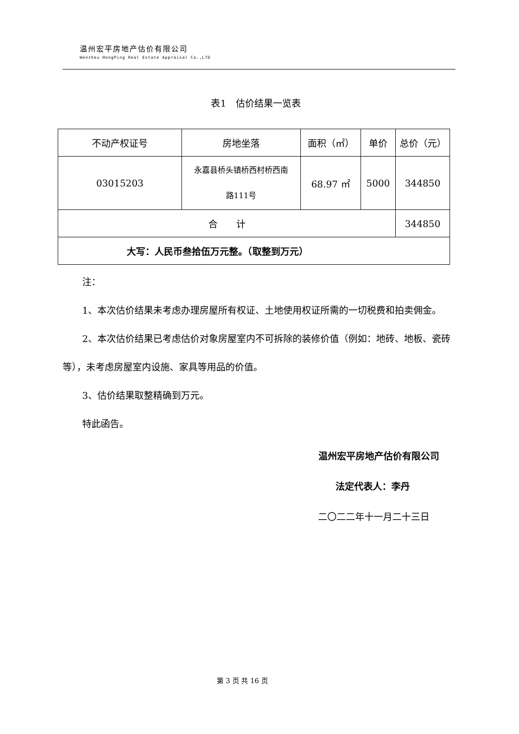温州宏平房地产估价有限公司
Wenzhou HongPing Real Estate Appraisal Co.,LTD
表1　估价结果一览表
| 不动产权证号 | 房地坐落 | 面积（㎡） | 单价 | 总价（元） |
| 03015203 | 永嘉县桥头镇桥西村桥西南 路111号 | 68.97 ㎡ | 5000 | 344850 |
| 合 计 | | | | 344850 |
| 大写：人民币叁拾伍万元整。（取整到万元） | | | | |
注：
1、本次估价结果未考虑办理房屋所有权证、土地使用权证所需的一切税费和拍卖佣金。
2、本次估价结果已考虑估价对象房屋室内不可拆除的装修价值（例如：地砖、地板、瓷砖等），未考虑房屋室内设施、家具等用品的价值。
3、估价结果取整精确到万元。
特此函告。
温州宏平房地产估价有限公司
法定代表人：李丹
二〇二二年十一月二十三日
第 3 页 共 16 页